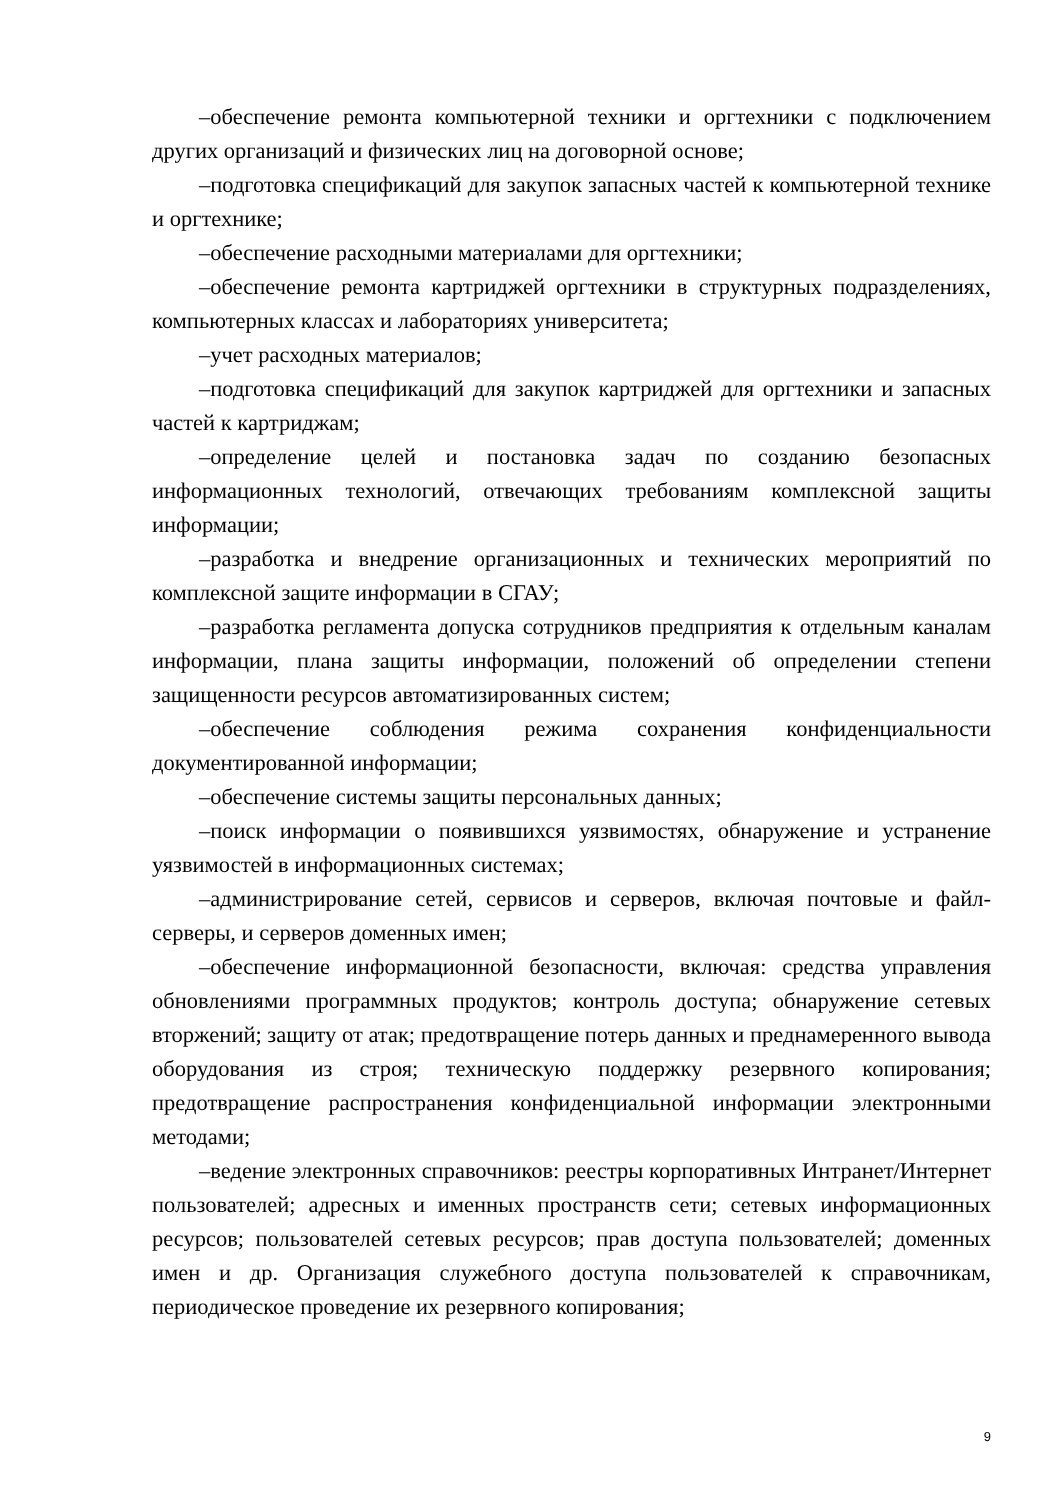–обеспечение ремонта компьютерной техники и оргтехники с подключением других организаций и физических лиц на договорной основе;
–подготовка спецификаций для закупок запасных частей к компьютерной технике и оргтехнике;
–обеспечение расходными материалами для оргтехники;
–обеспечение ремонта картриджей оргтехники в структурных подразделениях, компьютерных классах и лабораториях университета;
–учет расходных материалов;
–подготовка спецификаций для закупок картриджей для оргтехники и запасных частей к картриджам;
–определение целей и постановка задач по созданию безопасных информационных технологий, отвечающих требованиям комплексной защиты информации;
–разработка и внедрение организационных и технических мероприятий по комплексной защите информации в СГАУ;
–разработка регламента допуска сотрудников предприятия к отдельным каналам информации, плана защиты информации, положений об определении степени защищенности ресурсов автоматизированных систем;
–обеспечение соблюдения режима сохранения конфиденциальности документированной информации;
–обеспечение системы защиты персональных данных;
–поиск информации о появившихся уязвимостях, обнаружение и устранение уязвимостей в информационных системах;
–администрирование сетей, сервисов и серверов, включая почтовые и файл-серверы, и серверов доменных имен;
–обеспечение информационной безопасности, включая: средства управления обновлениями программных продуктов; контроль доступа; обнаружение сетевых вторжений; защиту от атак; предотвращение потерь данных и преднамеренного вывода оборудования из строя; техническую поддержку резервного копирования; предотвращение распространения конфиденциальной информации электронными методами;
–ведение электронных справочников: реестры корпоративных Интранет/Интернет пользователей; адресных и именных пространств сети; сетевых информационных ресурсов; пользователей сетевых ресурсов; прав доступа пользователей; доменных имен и др. Организация служебного доступа пользователей к справочникам, периодическое проведение их резервного копирования;
9